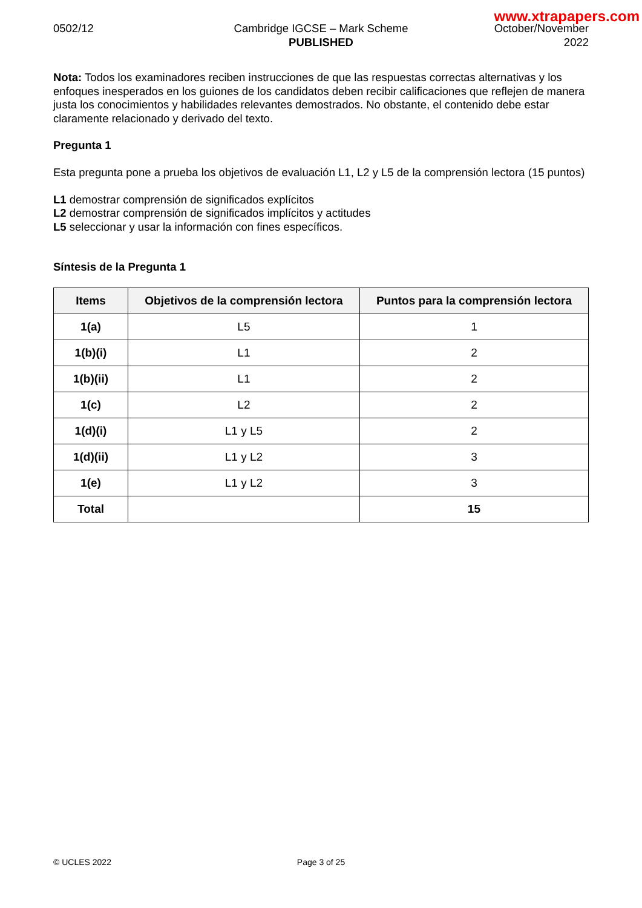www.xtrapapers.com
0502/12 Cambridge IGCSE – Mark Scheme
PUBLISHED
October/November
2022
Nota: Todos los examinadores reciben instrucciones de que las respuestas correctas alternativas y los enfoques inesperados en los guiones de los candidatos deben recibir calificaciones que reflejen de manera justa los conocimientos y habilidades relevantes demostrados. No obstante, el contenido debe estar claramente relacionado y derivado del texto.
Pregunta 1
Esta pregunta pone a prueba los objetivos de evaluación L1, L2 y L5 de la comprensión lectora (15 puntos)
L1 demostrar comprensión de significados explícitos
L2 demostrar comprensión de significados implícitos y actitudes
L5 seleccionar y usar la información con fines específicos.
Síntesis de la Pregunta 1
| Items | Objetivos de la comprensión lectora | Puntos para la comprensión lectora |
| --- | --- | --- |
| 1(a) | L5 | 1 |
| 1(b)(i) | L1 | 2 |
| 1(b)(ii) | L1 | 2 |
| 1(c) | L2 | 2 |
| 1(d)(i) | L1 y L5 | 2 |
| 1(d)(ii) | L1 y L2 | 3 |
| 1(e) | L1 y L2 | 3 |
| Total | | 15 |
© UCLES 2022 Page 3 of 25